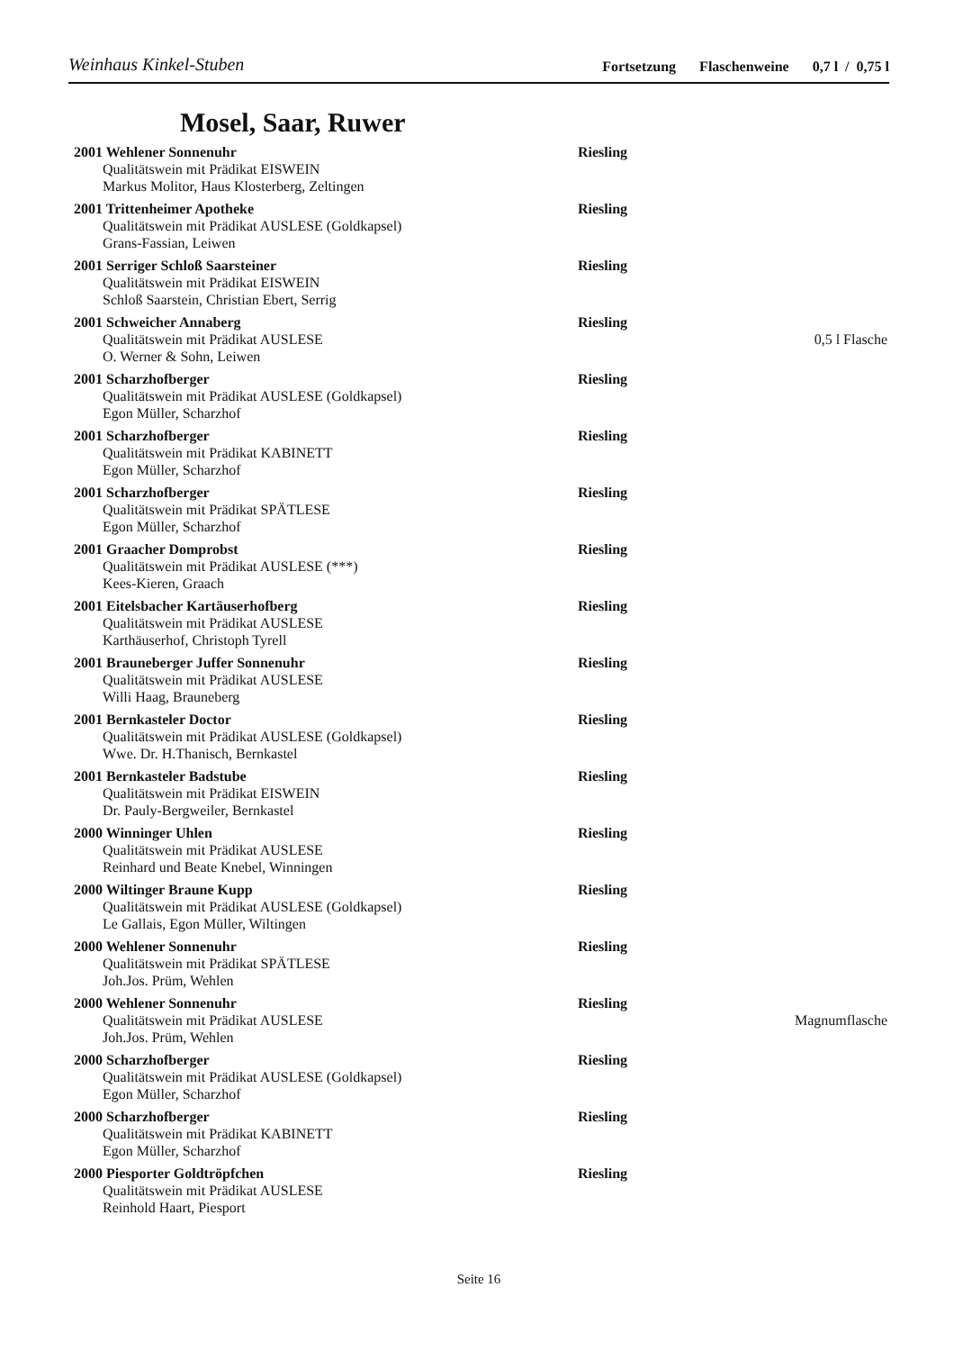Weinhaus Kinkel-Stuben
Fortsetzung Flaschenweine 0,7 l / 0,75 l
Mosel, Saar, Ruwer
2001 Wehlener Sonnenuhr Riesling
Qualitätswein mit Prädikat EISWEIN
Markus Molitor, Haus Klosterberg, Zeltingen
2001 Trittenheimer Apotheke Riesling
Qualitätswein mit Prädikat AUSLESE (Goldkapsel)
Grans-Fassian, Leiwen
2001 Serriger Schloß Saarsteiner Riesling
Qualitätswein mit Prädikat EISWEIN
Schloß Saarstein, Christian Ebert, Serrig
2001 Schweicher Annaberg Riesling
Qualitätswein mit Prädikat AUSLESE
O. Werner & Sohn, Leiwen
0,5 l Flasche
2001 Scharzhofberger Riesling
Qualitätswein mit Prädikat AUSLESE (Goldkapsel)
Egon Müller, Scharzhof
2001 Scharzhofberger Riesling
Qualitätswein mit Prädikat KABINETT
Egon Müller, Scharzhof
2001 Scharzhofberger Riesling
Qualitätswein mit Prädikat SPÄTLESE
Egon Müller, Scharzhof
2001 Graacher Domprobst Riesling
Qualitätswein mit Prädikat AUSLESE (***)
Kees-Kieren, Graach
2001 Eitelsbacher Kartäuserhofberg Riesling
Qualitätswein mit Prädikat AUSLESE
Karthäuserhof, Christoph Tyrell
2001 Brauneberger Juffer Sonnenuhr Riesling
Qualitätswein mit Prädikat AUSLESE
Willi Haag, Brauneberg
2001 Bernkasteler Doctor Riesling
Qualitätswein mit Prädikat AUSLESE (Goldkapsel)
Wwe. Dr. H.Thanisch, Bernkastel
2001 Bernkasteler Badstube Riesling
Qualitätswein mit Prädikat EISWEIN
Dr. Pauly-Bergweiler, Bernkastel
2000 Winninger Uhlen Riesling
Qualitätswein mit Prädikat AUSLESE
Reinhard und Beate Knebel, Winningen
2000 Wiltinger Braune Kupp Riesling
Qualitätswein mit Prädikat AUSLESE (Goldkapsel)
Le Gallais, Egon Müller, Wiltingen
2000 Wehlener Sonnenuhr Riesling
Qualitätswein mit Prädikat SPÄTLESE
Joh.Jos. Prüm, Wehlen
2000 Wehlener Sonnenuhr Riesling
Qualitätswein mit Prädikat AUSLESE
Joh.Jos. Prüm, Wehlen
Magnumflasche
2000 Scharzhofberger Riesling
Qualitätswein mit Prädikat AUSLESE (Goldkapsel)
Egon Müller, Scharzhof
2000 Scharzhofberger Riesling
Qualitätswein mit Prädikat KABINETT
Egon Müller, Scharzhof
2000 Piesporter Goldtröpfchen Riesling
Qualitätswein mit Prädikat AUSLESE
Reinhold Haart, Piesport
Seite 16